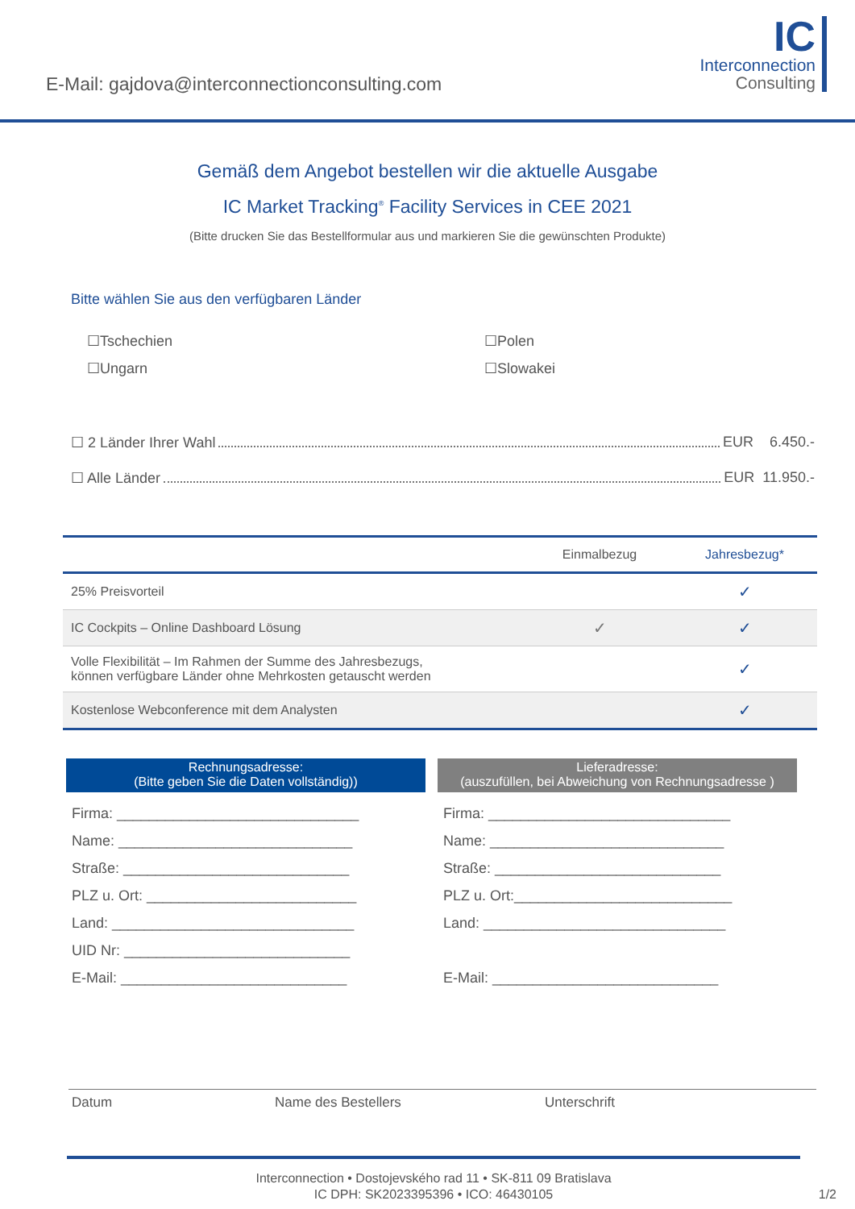E-Mail: gajdova@interconnectionconsulting.com
IC
Interconnection
Consulting
Gemäß dem Angebot bestellen wir die aktuelle Ausgabe
IC Market Tracking<sup>®</sup> Facility Services in CEE 2021
(Bitte drucken Sie das Bestellformular aus und markieren Sie die gewünschten Produkte)
Bitte wählen Sie aus den verfügbaren Länder
☐Tschechien
☐Polen
☐Ungarn
☐Slowakei
☐ 2 Länder Ihrer Wahl EUR 6.450.-
☐ Alle Länder EUR 11.950.-
| | Einmalbezug | Jahresbezug* |
| --- | --- | --- |
| 25% Preisvorteil | | ✓ |
| IC Cockpits – Online Dashboard Lösung | ✓ | ✓ |
| Volle Flexibilität – Im Rahmen der Summe des Jahresbezugs, können verfügbare Länder ohne Mehrkosten getauscht werden | | ✓ |
| Kostenlose Webconference mit dem Analysten | | ✓ |
Rechnungsadresse:
(Bitte geben Sie die Daten vollständig))
Firma: ______________________________
Name: _____________________________
Straße: ____________________________
PLZ u. Ort: __________________________
Land: ______________________________
UID Nr: ____________________________
E-Mail: ____________________________
Lieferadresse:
(auszufüllen, bei Abweichung von Rechnungsadresse )
Firma: ______________________________
Name: _____________________________
Straße: ____________________________
PLZ u. Ort:___________________________
Land: ______________________________
E-Mail: ____________________________
Datum Name des Bestellers Unterschrift
Interconnection • Dostojevského rad 11 • SK-811 09 Bratislava
IC DPH: SK2023395396 • ICO: 46430105 1/2